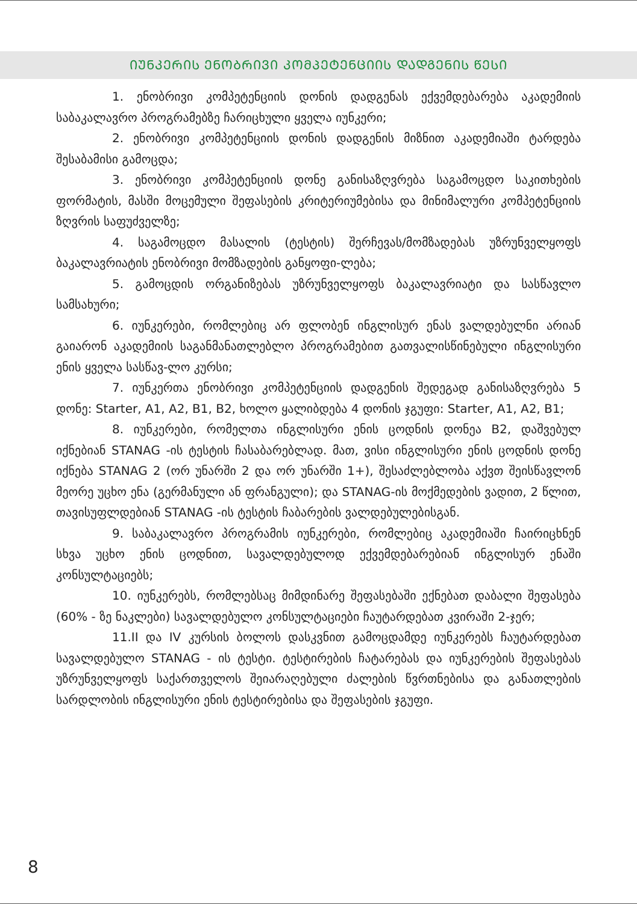ᲘᲣᲜᲙᲔᲠᲘᲡ ᲔᲜᲝᲑᲠᲘᲕᲘ ᲙᲝᲛᲞᲔᲢᲔᲜᲪᲘᲘᲡ ᲓᲐᲓᲒᲔᲜᲘᲡ ᲬᲔᲡᲘ
1. ენობრივი კომპეტენციის დონის დადგენას ექვემდებარება აკადემიის საბაკალავრო პროგრამებზე ჩარიცხული ყველა იუნკერი;
2. ენობრივი კომპეტენციის დონის დადგენის მიზნით აკადემიაში ტარდება შესაბამისი გამოცდა;
3. ენობრივი კომპეტენციის დონე განისაზღვრება საგამოცდო საკითხების ფორმატის, მასში მოცემული შეფასების კრიტერიუმებისა და მინიმალური კომპეტენციის ზღვრის საფუძველზე;
4. საგამოცდო მასალის (ტესტის) შერჩევას/მომზადებას უზრუნველყოფს ბაკალავრიატის ენობრივი მომზადების განყოფი-ლება;
5. გამოცდის ორგანიზებას უზრუნველყოფს ბაკალავრიატი და სასწავლო სამსახური;
6. იუნკერები, რომლებიც არ ფლობენ ინგლისურ ენას ვალდებულნი არიან გაიარონ აკადემიის საგანმანათლებლო პროგრამებით გათვალისწინებული ინგლისური ენის ყველა სასწავ-ლო კურსი;
7. იუნკერთა ენობრივი კომპეტენციის დადგენის შედეგად განისაზღვრება 5 დონე: Starter, A1, A2, B1, B2, ხოლო ყალიბდება 4 დონის ჯგუფი: Starter, A1, A2, B1;
8. იუნკერები, რომელთა ინგლისური ენის ცოდნის დონეა B2, დაშვებულ იქნებიან STANAG -ის ტესტის ჩასაბარებლად. მათ, ვისი ინგლისური ენის ცოდნის დონე იქნება STANAG 2 (ორ უნარში 2 და ორ უნარში 1+), შესაძლებლობა აქვთ შეისწავლონ მეორე უცხო ენა (გერმანული ან ფრანგული); და STANAG-ის მოქმედების ვადით, 2 წლით, თავისუფლდებიან STANAG -ის ტესტის ჩაბარების ვალდებულებისგან.
9. საბაკალავრო პროგრამის იუნკერები, რომლებიც აკადემიაში ჩაირიცხნენ სხვა უცხო ენის ცოდნით, სავალდებულოდ ექვემდებარებიან ინგლისურ ენაში კონსულტაციებს;
10. იუნკერებს, რომლებსაც მიმდინარე შეფასებაში ექნებათ დაბალი შეფასება (60% - ზე ნაკლები) სავალდებულო კონსულტაციები ჩაუტარდებათ კვირაში 2-ჯერ;
11.II და IV კურსის ბოლოს დასკვნით გამოცდამდე იუნკერებს ჩაუტარდებათ სავალდებულო STANAG - ის ტესტი. ტესტირების ჩატარებას და იუნკერების შეფასებას უზრუნველყოფს საქართველოს შეიარაღებული ძალების წვრთნებისა და განათლების სარდლობის ინგლისური ენის ტესტირებისა და შეფასების ჯგუფი.
8